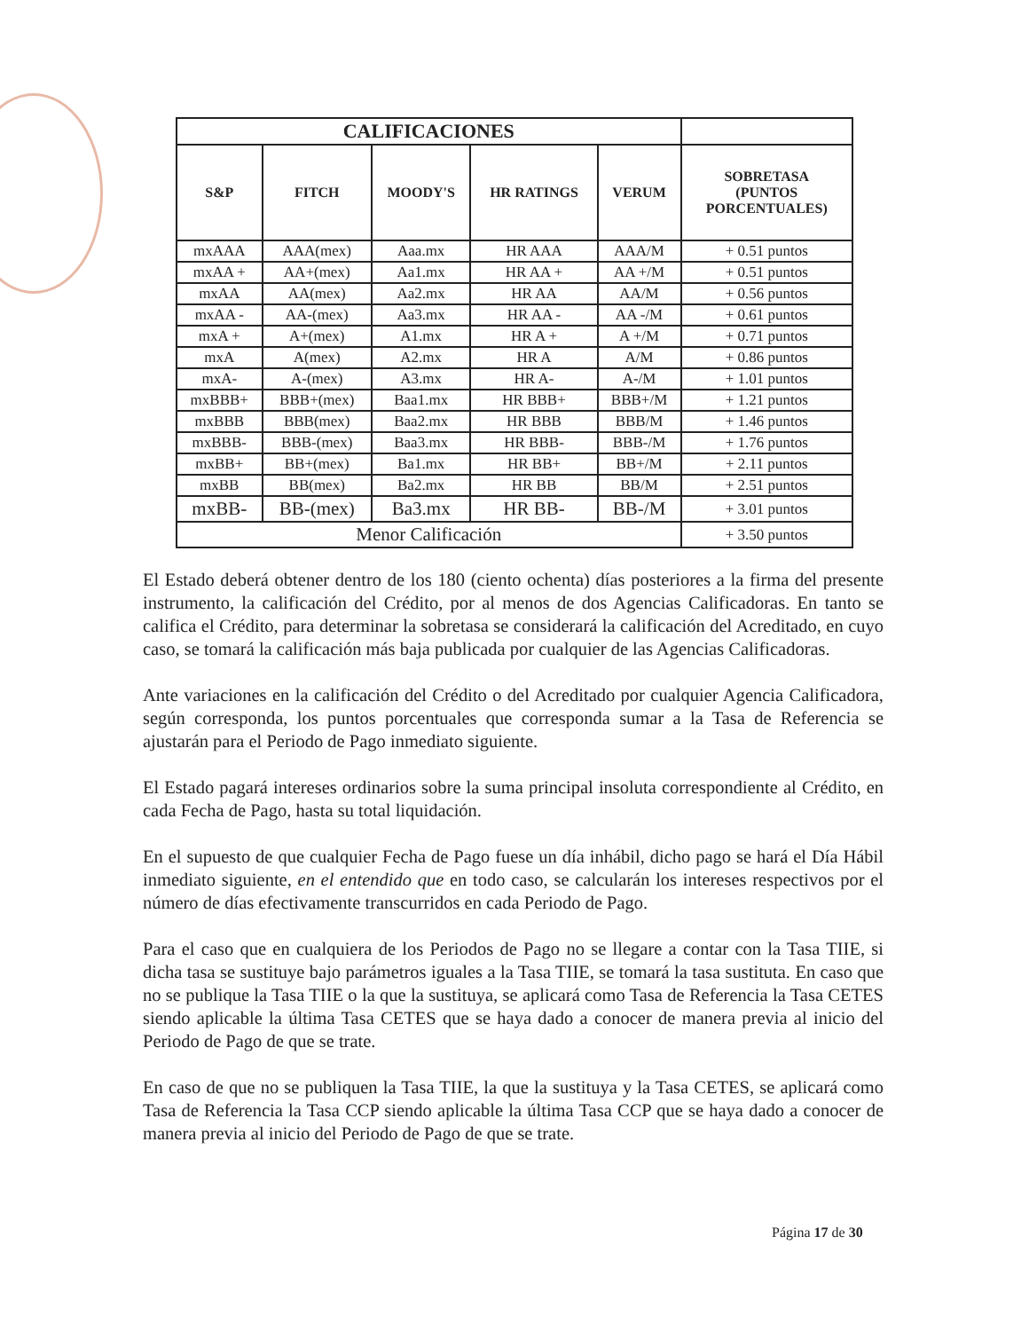| CALIFICACIONES | | | | | |
| --- | --- | --- | --- | --- | --- |
| S&P | FITCH | MOODY'S | HR RATINGS | VERUM | SOBRETASA (PUNTOS PORCENTUALES) |
| mxAAA | AAA(mex) | Aaa.mx | HR AAA | AAA/M | + 0.51 puntos |
| mxAA + | AA+(mex) | Aa1.mx | HR AA + | AA +/M | + 0.51 puntos |
| mxAA | AA(mex) | Aa2.mx | HR AA | AA/M | + 0.56 puntos |
| mxAA - | AA-(mex) | Aa3.mx | HR AA - | AA -/M | + 0.61 puntos |
| mxA + | A+(mex) | A1.mx | HR A + | A +/M | + 0.71 puntos |
| mxA | A(mex) | A2.mx | HR A | A/M | + 0.86 puntos |
| mxA- | A-(mex) | A3.mx | HR A- | A-/M | + 1.01 puntos |
| mxBBB+ | BBB+(mex) | Baa1.mx | HR BBB+ | BBB+/M | + 1.21 puntos |
| mxBBB | BBB(mex) | Baa2.mx | HR BBB | BBB/M | + 1.46 puntos |
| mxBBB- | BBB-(mex) | Baa3.mx | HR BBB- | BBB-/M | + 1.76 puntos |
| mxBB+ | BB+(mex) | Ba1.mx | HR BB+ | BB+/M | + 2.11 puntos |
| mxBB | BB(mex) | Ba2.mx | HR BB | BB/M | + 2.51 puntos |
| mxBB- | BB-(mex) | Ba3.mx | HR BB- | BB-/M | + 3.01 puntos |
| Menor Calificación | | | | | + 3.50 puntos |
El Estado deberá obtener dentro de los 180 (ciento ochenta) días posteriores a la firma del presente instrumento, la calificación del Crédito, por al menos de dos Agencias Calificadoras. En tanto se califica el Crédito, para determinar la sobretasa se considerará la calificación del Acreditado, en cuyo caso, se tomará la calificación más baja publicada por cualquier de las Agencias Calificadoras.
Ante variaciones en la calificación del Crédito o del Acreditado por cualquier Agencia Calificadora, según corresponda, los puntos porcentuales que corresponda sumar a la Tasa de Referencia se ajustarán para el Periodo de Pago inmediato siguiente.
El Estado pagará intereses ordinarios sobre la suma principal insoluta correspondiente al Crédito, en cada Fecha de Pago, hasta su total liquidación.
En el supuesto de que cualquier Fecha de Pago fuese un día inhábil, dicho pago se hará el Día Hábil inmediato siguiente, en el entendido que en todo caso, se calcularán los intereses respectivos por el número de días efectivamente transcurridos en cada Periodo de Pago.
Para el caso que en cualquiera de los Periodos de Pago no se llegare a contar con la Tasa TIIE, si dicha tasa se sustituye bajo parámetros iguales a la Tasa TIIE, se tomará la tasa sustituta. En caso que no se publique la Tasa TIIE o la que la sustituya, se aplicará como Tasa de Referencia la Tasa CETES siendo aplicable la última Tasa CETES que se haya dado a conocer de manera previa al inicio del Periodo de Pago de que se trate.
En caso de que no se publiquen la Tasa TIIE, la que la sustituya y la Tasa CETES, se aplicará como Tasa de Referencia la Tasa CCP siendo aplicable la última Tasa CCP que se haya dado a conocer de manera previa al inicio del Periodo de Pago de que se trate.
Página 17 de 30